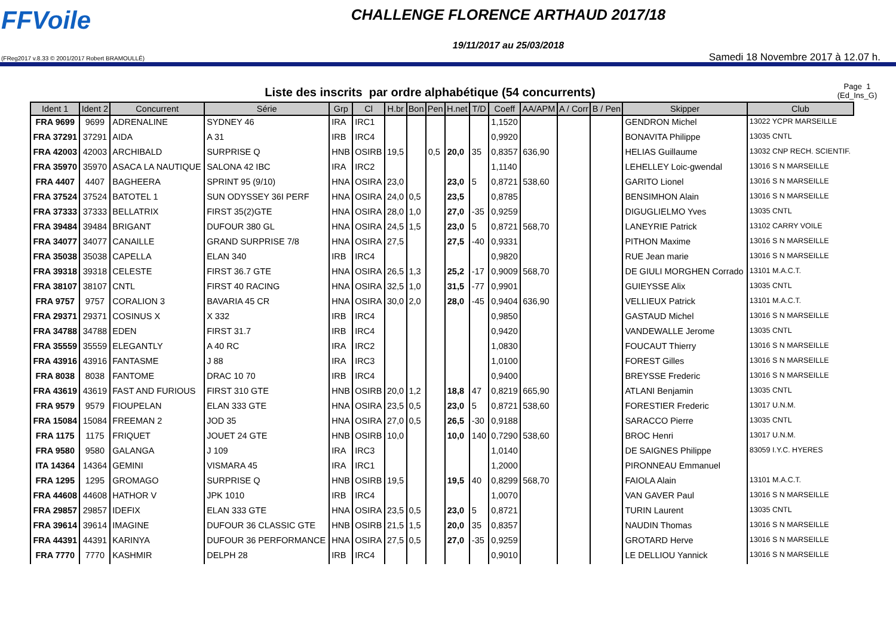FFVoile
(FReg2017 v.8.33 © 2001/2017 Robert BRAMOULLÉ)
CHALLENGE FLORENCE ARTHAUD 2017/18
19/11/2017 au 25/03/2018
Samedi 18 Novembre 2017 à 12.07 h.
Liste des inscrits par ordre alphabétique (54 concurrents)
Page 1
(Ed_Ins_G)
| Ident 1 | Ident 2 | Concurrent | Série | Grp | Cl | H.br | Bon | Pen | H.net | T/D | Coeff | AA/APM | A / Corr | B / Pen | Skipper | Club |
| --- | --- | --- | --- | --- | --- | --- | --- | --- | --- | --- | --- | --- | --- | --- | --- | --- |
| FRA 9699 | 9699 | ADRENALINE | SYDNEY 46 | IRA | IRC1 | | | | | | 1,1520 | | | | GENDRON Michel | 13022 YCPR MARSEILLE |
| FRA 37291 | 37291 | AIDA | A 31 | IRB | IRC4 | | | | | | 0,9920 | | | | BONAVITA Philippe | 13035 CNTL |
| FRA 42003 | 42003 | ARCHIBALD | SURPRISE Q | HNB | OSIRB | 19,5 | | 0,5 | 20,0 | 35 | 0,8357 | 636,90 | | | HELIAS Guillaume | 13032 CNP RECH. SCIENTIF. |
| FRA 35970 | 35970 | ASACA LA NAUTIQUE | SALONA 42 IBC | IRA | IRC2 | | | | | | 1,1140 | | | | LEHELLEY Loic-gwendal | 13016 S N MARSEILLE |
| FRA 4407 | 4407 | BAGHEERA | SPRINT 95 (9/10) | HNA | OSIRA | 23,0 | | | 23,0 | 5 | 0,8721 | 538,60 | | | GARITO Lionel | 13016 S N MARSEILLE |
| FRA 37524 | 37524 | BATOTEL 1 | SUN ODYSSEY 36I PERF | HNA | OSIRA | 24,0 | 0,5 | | 23,5 | | 0,8785 | | | | BENSIMHON Alain | 13016 S N MARSEILLE |
| FRA 37333 | 37333 | BELLATRIX | FIRST 35(2)GTE | HNA | OSIRA | 28,0 | 1,0 | | 27,0 | -35 | 0,9259 | | | | DIGUGLIELMO Yves | 13035 CNTL |
| FRA 39484 | 39484 | BRIGANT | DUFOUR 380 GL | HNA | OSIRA | 24,5 | 1,5 | | 23,0 | 5 | 0,8721 | 568,70 | | | LANEYRIE Patrick | 13102 CARRY VOILE |
| FRA 34077 | 34077 | CANAILLE | GRAND SURPRISE 7/8 | HNA | OSIRA | 27,5 | | | 27,5 | -40 | 0,9331 | | | | PITHON Maxime | 13016 S N MARSEILLE |
| FRA 35038 | 35038 | CAPELLA | ELAN 340 | IRB | IRC4 | | | | | | 0,9820 | | | | RUE Jean marie | 13016 S N MARSEILLE |
| FRA 39318 | 39318 | CELESTE | FIRST 36.7 GTE | HNA | OSIRA | 26,5 | 1,3 | | 25,2 | -17 | 0,9009 | 568,70 | | | DE GIULI MORGHEN Corrado | 13101 M.A.C.T. |
| FRA 38107 | 38107 | CNTL | FIRST 40 RACING | HNA | OSIRA | 32,5 | 1,0 | | 31,5 | -77 | 0,9901 | | | | GUIEYSSE Alix | 13035 CNTL |
| FRA 9757 | 9757 | CORALION 3 | BAVARIA 45 CR | HNA | OSIRA | 30,0 | 2,0 | | 28,0 | -45 | 0,9404 | 636,90 | | | VELLIEUX Patrick | 13101 M.A.C.T. |
| FRA 29371 | 29371 | COSINUS X | X 332 | IRB | IRC4 | | | | | | 0,9850 | | | | GASTAUD Michel | 13016 S N MARSEILLE |
| FRA 34788 | 34788 | EDEN | FIRST 31.7 | IRB | IRC4 | | | | | | 0,9420 | | | | VANDEWALLE Jerome | 13035 CNTL |
| FRA 35559 | 35559 | ELEGANTLY | A 40 RC | IRA | IRC2 | | | | | | 1,0830 | | | | FOUCAUT Thierry | 13016 S N MARSEILLE |
| FRA 43916 | 43916 | FANTASME | J 88 | IRA | IRC3 | | | | | | 1,0100 | | | | FOREST Gilles | 13016 S N MARSEILLE |
| FRA 8038 | 8038 | FANTOME | DRAC 10 70 | IRB | IRC4 | | | | | | 0,9400 | | | | BREYSSE Frederic | 13016 S N MARSEILLE |
| FRA 43619 | 43619 | FAST AND FURIOUS | FIRST 310 GTE | HNB | OSIRB | 20,0 | 1,2 | | 18,8 | 47 | 0,8219 | 665,90 | | | ATLANI Benjamin | 13035 CNTL |
| FRA 9579 | 9579 | FIOUPELAN | ELAN 333 GTE | HNA | OSIRA | 23,5 | 0,5 | | 23,0 | 5 | 0,8721 | 538,60 | | | FORESTIER Frederic | 13017 U.N.M. |
| FRA 15084 | 15084 | FREEMAN 2 | JOD 35 | HNA | OSIRA | 27,0 | 0,5 | | 26,5 | -30 | 0,9188 | | | | SARACCO Pierre | 13035 CNTL |
| FRA 1175 | 1175 | FRIQUET | JOUET 24 GTE | HNB | OSIRB | 10,0 | | | 10,0 | 140 | 0,7290 | 538,60 | | | BROC Henri | 13017 U.N.M. |
| FRA 9580 | 9580 | GALANGA | J 109 | IRA | IRC3 | | | | | | 1,0140 | | | | DE SAIGNES Philippe | 83059 I.Y.C. HYERES |
| ITA 14364 | 14364 | GEMINI | VISMARA 45 | IRA | IRC1 | | | | | | 1,2000 | | | | PIRONNEAU Emmanuel | |
| FRA 1295 | 1295 | GROMAGO | SURPRISE Q | HNB | OSIRB | 19,5 | | | 19,5 | 40 | 0,8299 | 568,70 | | | FAIOLA Alain | 13101 M.A.C.T. |
| FRA 44608 | 44608 | HATHOR V | JPK 1010 | IRB | IRC4 | | | | | | 1,0070 | | | | VAN GAVER Paul | 13016 S N MARSEILLE |
| FRA 29857 | 29857 | IDEFIX | ELAN 333 GTE | HNA | OSIRA | 23,5 | 0,5 | | 23,0 | 5 | 0,8721 | | | | TURIN Laurent | 13035 CNTL |
| FRA 39614 | 39614 | IMAGINE | DUFOUR 36 CLASSIC GTE | HNB | OSIRB | 21,5 | 1,5 | | 20,0 | 35 | 0,8357 | | | | NAUDIN Thomas | 13016 S N MARSEILLE |
| FRA 44391 | 44391 | KARINYA | DUFOUR 36 PERFORMANCE | HNA | OSIRA | 27,5 | 0,5 | | 27,0 | -35 | 0,9259 | | | | GROTARD Herve | 13016 S N MARSEILLE |
| FRA 7770 | 7770 | KASHMIR | DELPH 28 | IRB | IRC4 | | | | | | 0,9010 | | | | LE DELLIOU Yannick | 13016 S N MARSEILLE |